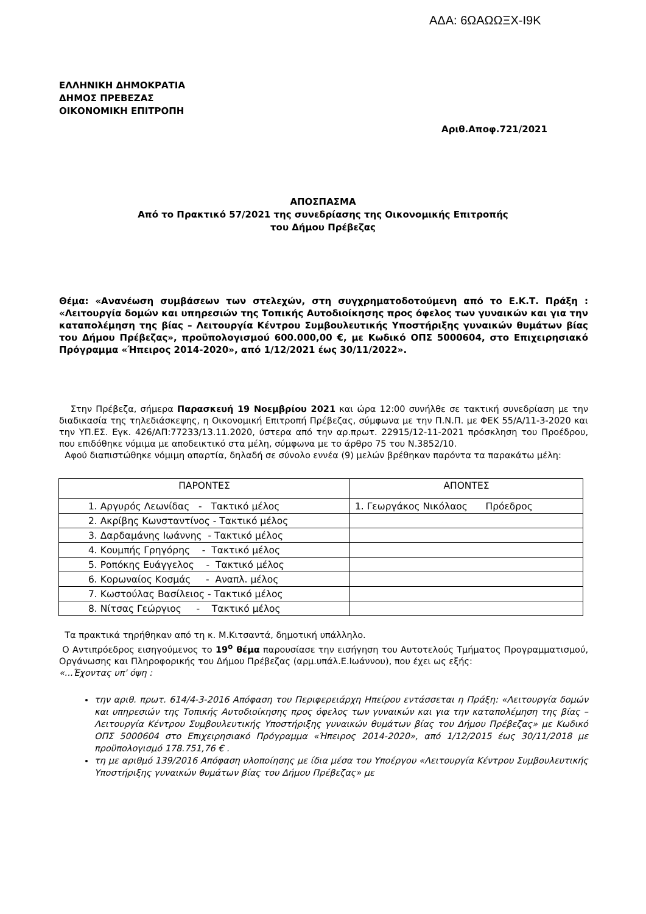ΑΔΑ: 6ΩΑΩΩΞΧ-Ι9Κ
ΕΛΛΗΝΙΚΗ ΔΗΜΟΚΡΑΤΙΑ
ΔΗΜΟΣ ΠΡΕΒΕΖΑΣ
ΟΙΚΟΝΟΜΙΚΗ ΕΠΙΤΡΟΠΗ
Αριθ.Αποφ.721/2021
ΑΠΟΣΠΑΣΜΑ
Από το Πρακτικό 57/2021 της συνεδρίασης της Οικονομικής Επιτροπής
του Δήμου Πρέβεζας
Θέμα: «Ανανέωση συμβάσεων των στελεχών, στη συγχρηματοδοτούμενη από το Ε.Κ.Τ. Πράξη : «Λειτουργία δομών και υπηρεσιών της Τοπικής Αυτοδιοίκησης προς όφελος των γυναικών και για την καταπολέμηση της βίας – Λειτουργία Κέντρου Συμβουλευτικής Υποστήριξης γυναικών θυμάτων βίας του Δήμου Πρέβεζας», προϋπολογισμού 600.000,00 €, με Κωδικό ΟΠΣ 5000604, στο Επιχειρησιακό Πρόγραμμα «Ήπειρος 2014-2020», από 1/12/2021 έως 30/11/2022».
Στην Πρέβεζα, σήμερα Παρασκευή 19 Νοεμβρίου 2021 και ώρα 12:00 συνήλθε σε τακτική συνεδρίαση με την διαδικασία της τηλεδιάσκεψης, η Οικονομική Επιτροπή Πρέβεζας, σύμφωνα με την Π.Ν.Π. με ΦΕΚ 55/Α/11-3-2020 και την ΥΠ.ΕΣ. Εγκ. 426/ΑΠ:77233/13.11.2020, ύστερα από την αρ.πρωτ. 22915/12-11-2021 πρόσκληση του Προέδρου, που επιδόθηκε νόμιμα με αποδεικτικό στα μέλη, σύμφωνα με το άρθρο 75 του Ν.3852/10.
Αφού διαπιστώθηκε νόμιμη απαρτία, δηλαδή σε σύνολο εννέα (9) μελών βρέθηκαν παρόντα τα παρακάτω μέλη:
| ΠΑΡΟΝΤΕΣ | ΑΠΟΝΤΕΣ |
| --- | --- |
| 1. Αργυρός Λεωνίδας - Τακτικό μέλος | 1. Γεωργάκος Νικόλαος Πρόεδρος |
| 2. Ακρίβης Κωνσταντίνος - Τακτικό μέλος | |
| 3. Δαρδαμάνης Ιωάννης - Τακτικό μέλος | |
| 4. Κουμπής Γρηγόρης - Τακτικό μέλος | |
| 5. Ροπόκης Ευάγγελος - Τακτικό μέλος | |
| 6. Κορωναίος Κοσμάς - Αναπλ. μέλος | |
| 7. Κωστούλας Βασίλειος - Τακτικό μέλος | |
| 8. Νίτσας Γεώργιος - Τακτικό μέλος | |
Τα πρακτικά τηρήθηκαν από τη κ. Μ.Κιτσαντά, δημοτική υπάλληλο.
Ο Αντιπρόεδρος εισηγούμενος το 19<sup>ο</sup> θέμα παρουσίασε την εισήγηση του Αυτοτελούς Τμήματος Προγραμματισμού, Οργάνωσης και Πληροφορικής του Δήμου Πρέβεζας (αρμ.υπάλ.Ε.Ιωάννου), που έχει ως εξής:
«...Έχοντας υπ' όψη :
την αριθ. πρωτ. 614/4-3-2016 Απόφαση του Περιφερειάρχη Ηπείρου εντάσσεται η Πράξη: «Λειτουργία δομών και υπηρεσιών της Τοπικής Αυτοδιοίκησης προς όφελος των γυναικών και για την καταπολέμηση της βίας – Λειτουργία Κέντρου Συμβουλευτικής Υποστήριξης γυναικών θυμάτων βίας του Δήμου Πρέβεζας» με Κωδικό ΟΠΣ 5000604 στο Επιχειρησιακό Πρόγραμμα «Ήπειρος 2014-2020», από 1/12/2015 έως 30/11/2018 με προϋπολογισμό 178.751,76 € .
τη με αριθμό 139/2016 Απόφαση υλοποίησης με ίδια μέσα του Υποέργου «Λειτουργία Κέντρου Συμβουλευτικής Υποστήριξης γυναικών θυμάτων βίας του Δήμου Πρέβεζας» με